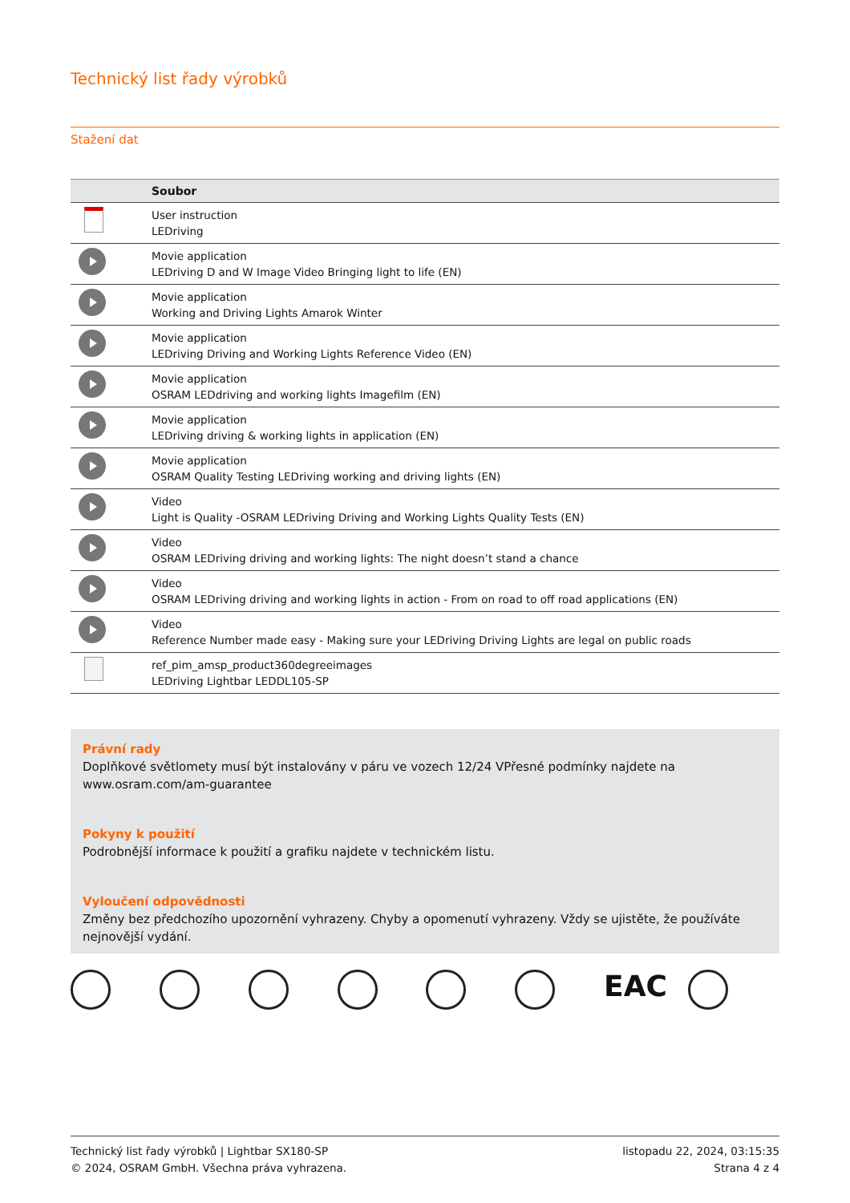Technický list řady výrobků
Stažení dat
| | Soubor |
| --- | --- |
| | User instruction LEDriving |
| | Movie application LEDriving D and W Image Video Bringing light to life (EN) |
| | Movie application Working and Driving Lights Amarok Winter |
| | Movie application LEDriving Driving and Working Lights Reference Video (EN) |
| | Movie application OSRAM LEDdriving and working lights Imagefilm (EN) |
| | Movie application LEDriving driving & working lights in application (EN) |
| | Movie application OSRAM Quality Testing LEDriving working and driving lights (EN) |
| | Video Light is Quality -OSRAM LEDriving Driving and Working Lights Quality Tests (EN) |
| | Video OSRAM LEDriving driving and working lights: The night doesn’t stand a chance |
| | Video OSRAM LEDriving driving and working lights in action - From on road to off road applications (EN) |
| | Video Reference Number made easy - Making sure your LEDriving Driving Lights are legal on public roads |
| | ref_pim_amsp_product360degreeimages LEDriving Lightbar LEDDL105-SP |
Právní rady
Doplňkové světlomety musí být instalovány v páru ve vozech 12/24 VPřesné podmínky najdete na www.osram.com/am-guarantee
Pokyny k použití
Podrobnější informace k použití a grafiku najdete v technickém listu.
Vyloučení odpovědnosti
Změny bez předchozího upozornění vyhrazeny. Chyby a opomenutí vyhrazeny. Vždy se ujistěte, že používáte nejnovější vydání.
EAC
Technický list řady výrobků | Lightbar SX180-SP
© 2024, OSRAM GmbH. Všechna práva vyhrazena.
listopadu 22, 2024, 03:15:35
Strana 4 z 4